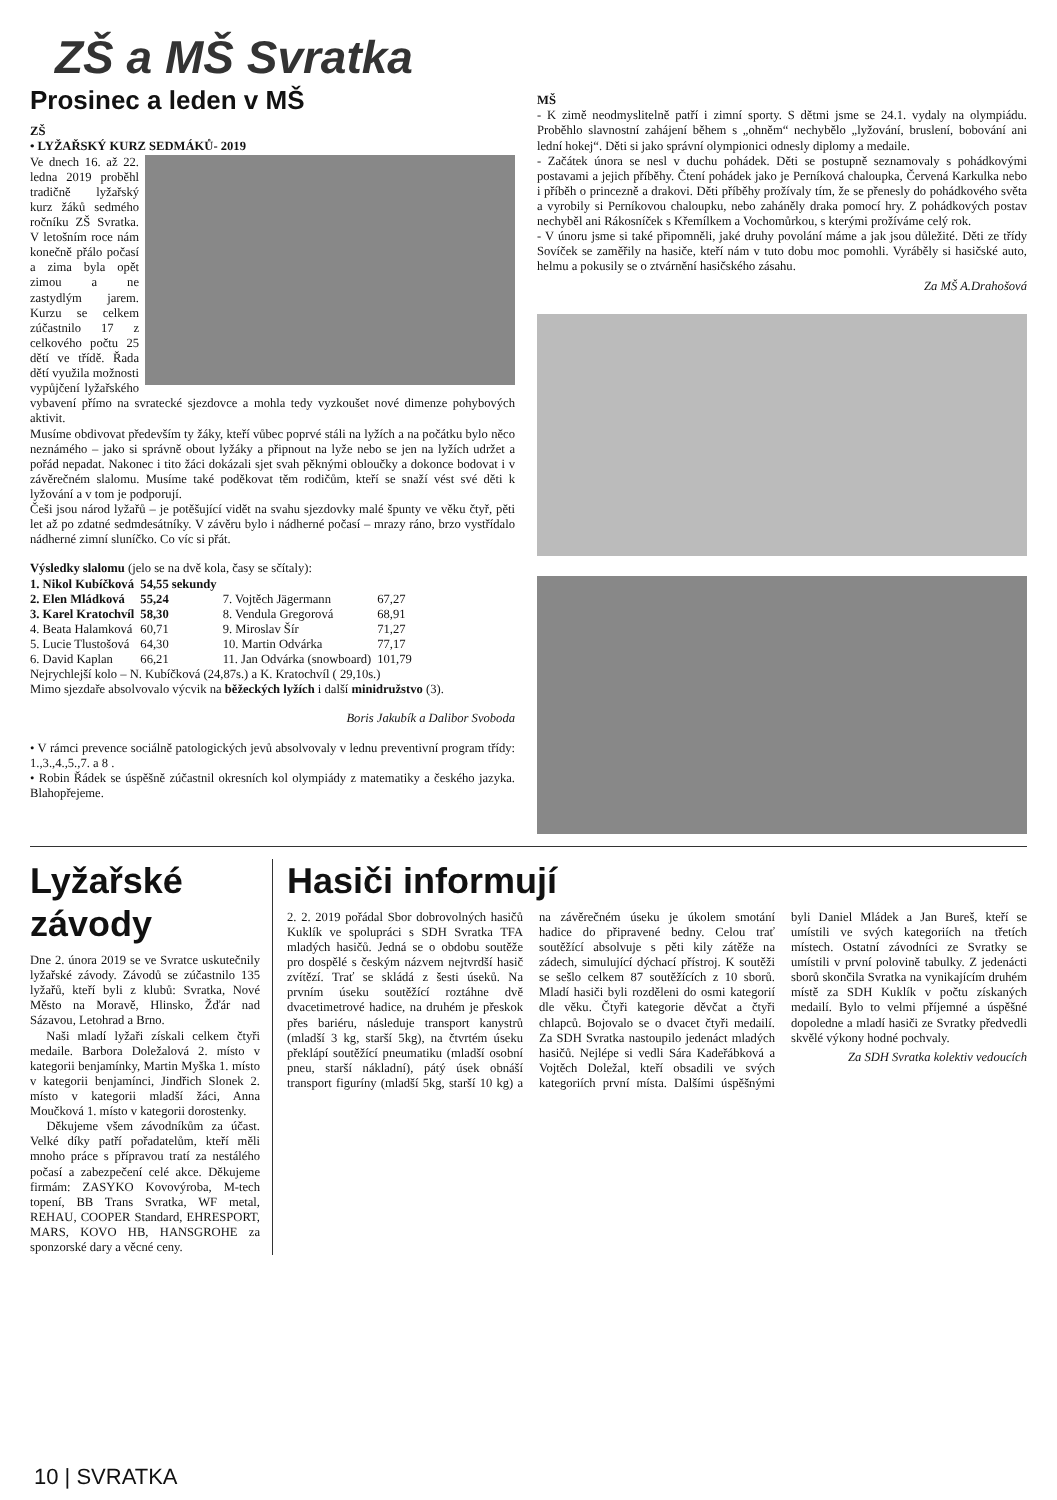ZŠ a MŠ Svratka
Prosinec a leden v MŠ
ZŠ
• LYŽAŘSKÝ KURZ SEDMÁKŮ- 2019
Ve dnech 16. až 22. ledna 2019 proběhl tradičně lyžařský kurz žáků sedmého ročníku ZŠ Svratka. V letošním roce nám konečně přálo počasí a zima byla opět zimou a ne zastydlým jarem. Kurzu se celkem zúčastnilo 17 z celkového počtu 25 dětí ve třídě. Řada dětí využila možnosti vypůjčení lyžařského vybavení přímo na svratecké sjezdovce a mohla tedy vyzkoušet nové dimenze pohybových aktivit.
Musíme obdivovat především ty žáky, kteří vůbec poprvé stáli na lyžích a na počátku bylo něco neznámého – jako si správně obout lyžáky a připnout na lyže nebo se jen na lyžích udržet a pořád nepadat. Nakonec i tito žáci dokázali sjet svah pěknými obloučky a dokonce bodovat i v závěrečném slalomu. Musíme také poděkovat těm rodičům, kteří se snaží vést své děti k lyžování a v tom je podporují.
Češi jsou národ lyžařů – je potěšující vidět na svahu sjezdovky malé špunty ve věku čtyř, pěti let až po zdatné sedmdesátníky. V závěru bylo i nádherné počasí – mrazy ráno, brzo vystřídalo nádherné zimní sluníčko. Co víc si přát.
Výsledky slalomu (jelo se na dvě kola, časy se sčítaly):
| 1. Nikol Kubíčková | 54,55 sekundy | | |
| 2. Elen Mládková | 55,24 | 7. Vojtěch Jägermann | 67,27 |
| 3. Karel Kratochvíl | 58,30 | 8. Vendula Gregorová | 68,91 |
| 4. Beata Halamková | 60,71 | 9. Miroslav Šír | 71,27 |
| 5. Lucie Tlustošová | 64,30 | 10. Martin Odvárka | 77,17 |
| 6. David Kaplan | 66,21 | 11. Jan Odvárka (snowboard) | 101,79 |
Nejrychlejší kolo – N. Kubíčková (24,87s.) a K. Kratochvíl ( 29,10s.)
Mimo sjezdaře absolvovalo výcvik na běžeckých lyžích i další minidružstvo (3).
Boris Jakubík a Dalibor Svoboda
• V rámci prevence sociálně patologických jevů absolvovaly v lednu preventivní program třídy: 1.,3.,4.,5.,7. a 8 .
• Robin Řádek se úspěšně zúčastnil okresních kol olympiády z matematiky a českého jazyka. Blahopřejeme.
MŠ
- K zimě neodmyslitelně patří i zimní sporty. S dětmi jsme se 24.1. vydaly na olympiádu. Proběhlo slavnostní zahájení během s „ohněm“ nechybělo „lyžování, bruslení, bobování ani lední hokej“. Děti si jako správní olympionici odnesly diplomy a medaile.
- Začátek února se nesl v duchu pohádek. Děti se postupně seznamovaly s pohádkovými postavami a jejich příběhy. Čtení pohádek jako je Perníková chaloupka, Červená Karkulka nebo i příběh o princezně a drakovi. Děti příběhy prožívaly tím, že se přenesly do pohádkového světa a vyrobily si Perníkovou chaloupku, nebo zaháněly draka pomocí hry. Z pohádkových postav nechyběl ani Rákosníček s Křemílkem a Vochomůrkou, s kterými prožíváme celý rok.
- V únoru jsme si také připomněli, jaké druhy povolání máme a jak jsou důležité. Děti ze třídy Sovíček se zaměřily na hasiče, kteří nám v tuto dobu moc pomohli. Vyráběly si hasičské auto, helmu a pokusily se o ztvárnění hasičského zásahu.
Za MŠ A.Drahošová
Lyžařské závody
Dne 2. února 2019 se ve Svratce uskutečnily lyžařské závody. Závodů se zúčastnilo 135 lyžařů, kteří byli z klubů: Svratka, Nové Město na Moravě, Hlinsko, Žďár nad Sázavou, Letohrad a Brno.
Naši mladí lyžaři získali celkem čtyři medaile. Barbora Doležalová 2. místo v kategorii benjamínky, Martin Myška 1. místo v kategorii benjamínci, Jindřich Slonek 2. místo v kategorii mladší žáci, Anna Moučková 1. místo v kategorii dorostenky.
Děkujeme všem závodníkům za účast. Velké díky patří pořadatelům, kteří měli mnoho práce s přípravou tratí za nestálého počasí a zabezpečení celé akce. Děkujeme firmám: ZASYKO Kovovýroba, M-tech topení, BB Trans Svratka, WF metal, REHAU, COOPER Standard, EHRESPORT, MARS, KOVO HB, HANSGROHE za sponzorské dary a věcné ceny.
Hasiči informují
2. 2. 2019 pořádal Sbor dobrovolných hasičů Kuklík ve spolupráci s SDH Svratka TFA mladých hasičů. Jedná se o obdobu soutěže pro dospělé s českým názvem nejtvrdší hasič zvítězí. Trať se skládá z šesti úseků. Na prvním úseku soutěžící roztáhne dvě dvacetimetrové hadice, na druhém je přeskok přes bariéru, následuje transport kanystrů (mladší 3 kg, starší 5kg), na čtvrtém úseku překlápí soutěžící pneumatiku (mladší osobní pneu, starší nákladní), pátý úsek obnáší transport figuríny (mladší 5kg, starší 10 kg) a na závěrečném úseku je úkolem smotání hadice do připravené bedny. Celou trať soutěžící absolvuje s pěti kily zátěže na zádech, simulující dýchací přístroj. K soutěži se sešlo celkem 87 soutěžících z 10 sborů. Mladí hasiči byli rozděleni do osmi kategorií dle věku. Čtyři kategorie děvčat a čtyři chlapců. Bojovalo se o dvacet čtyři medailí. Za SDH Svratka nastoupilo jedenáct mladých hasičů. Nejlépe si vedli Sára Kadeřábková a Vojtěch Doležal, kteří obsadili ve svých kategoriích první místa. Dalšími úspěšnými byli Daniel Mládek a Jan Bureš, kteří se umístili ve svých kategoriích na třetích místech. Ostatní závodníci ze Svratky se umístili v první polovině tabulky. Z jedenácti sborů skončila Svratka na vynikajícím druhém místě za SDH Kuklík v počtu získaných medailí. Bylo to velmi příjemné a úspěšné dopoledne a mladí hasiči ze Svratky předvedli skvělé výkony hodné pochvaly.
Za SDH Svratka kolektiv vedoucích
10 | SVRATKA